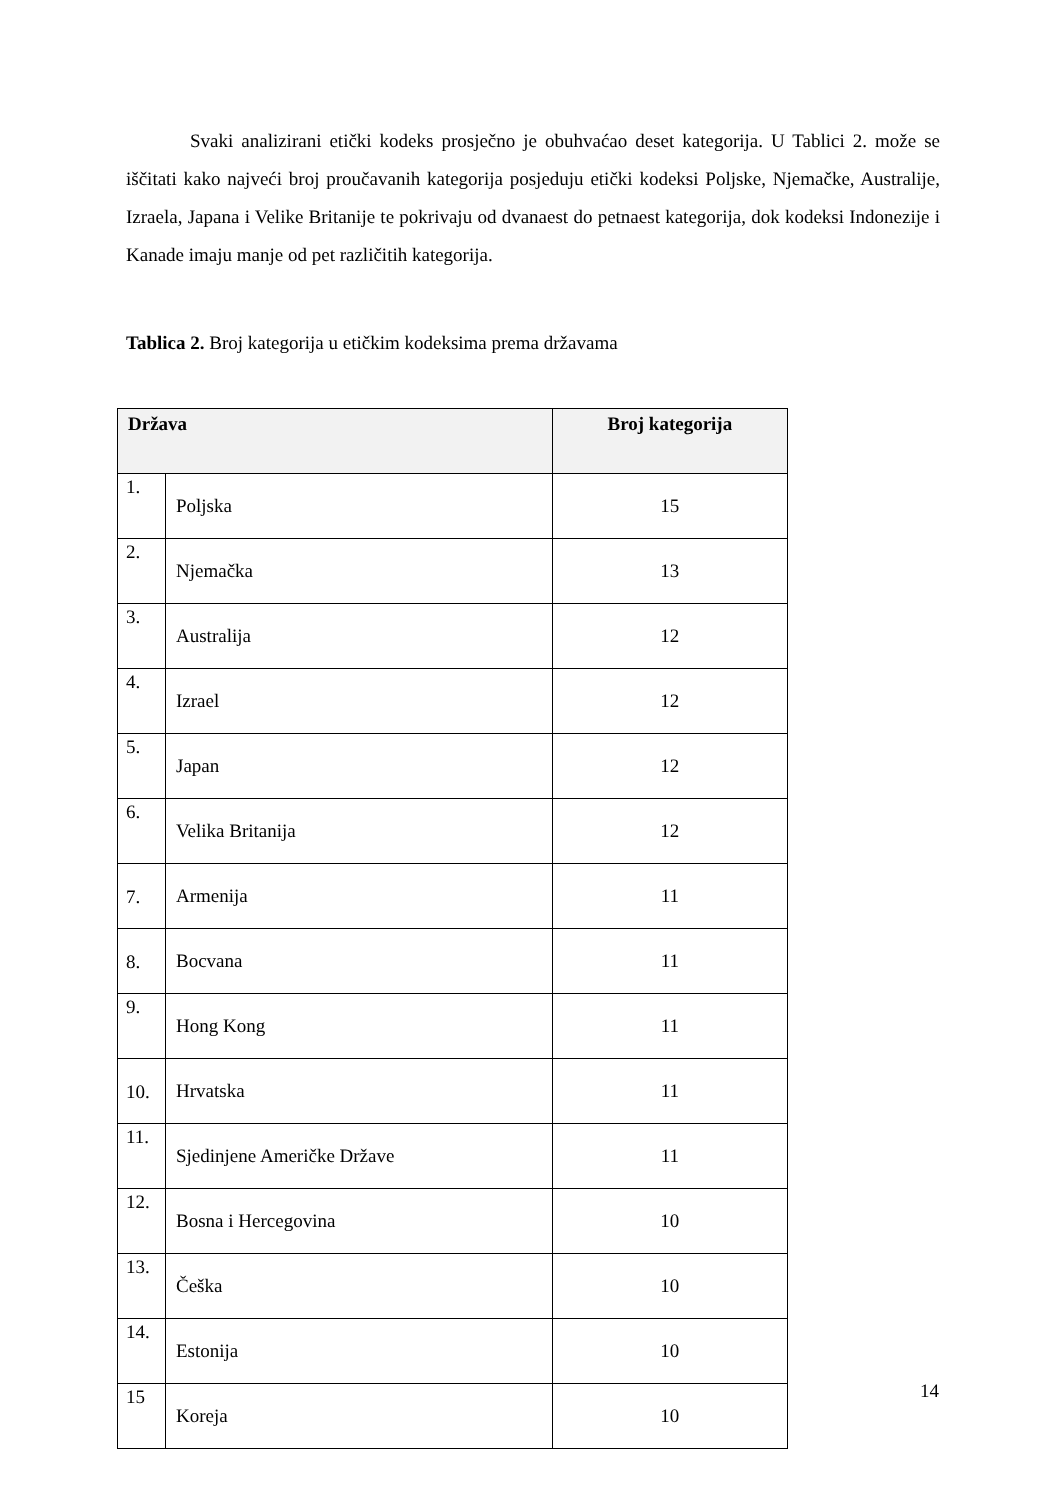Svaki analizirani etički kodeks prosječno je obuhvaćao deset kategorija. U Tablici 2. može se iščitati kako najveći broj proučavanih kategorija posjeduju etički kodeksi Poljske, Njemačke, Australije, Izraela, Japana i Velike Britanije te pokrivaju od dvanaest do petnaest kategorija, dok kodeksi Indonezije i Kanade imaju manje od pet različitih kategorija.
Tablica 2. Broj kategorija u etičkim kodeksima prema državama
| Država | | Broj kategorija |
| --- | --- | --- |
| 1. | Poljska | 15 |
| 2. | Njemačka | 13 |
| 3. | Australija | 12 |
| 4. | Izrael | 12 |
| 5. | Japan | 12 |
| 6. | Velika Britanija | 12 |
| 7. | Armenija | 11 |
| 8. | Bocvana | 11 |
| 9. | Hong Kong | 11 |
| 10. | Hrvatska | 11 |
| 11. | Sjedinjene Američke Države | 11 |
| 12. | Bosna i Hercegovina | 10 |
| 13. | Češka | 10 |
| 14. | Estonija | 10 |
| 15 | Koreja | 10 |
14